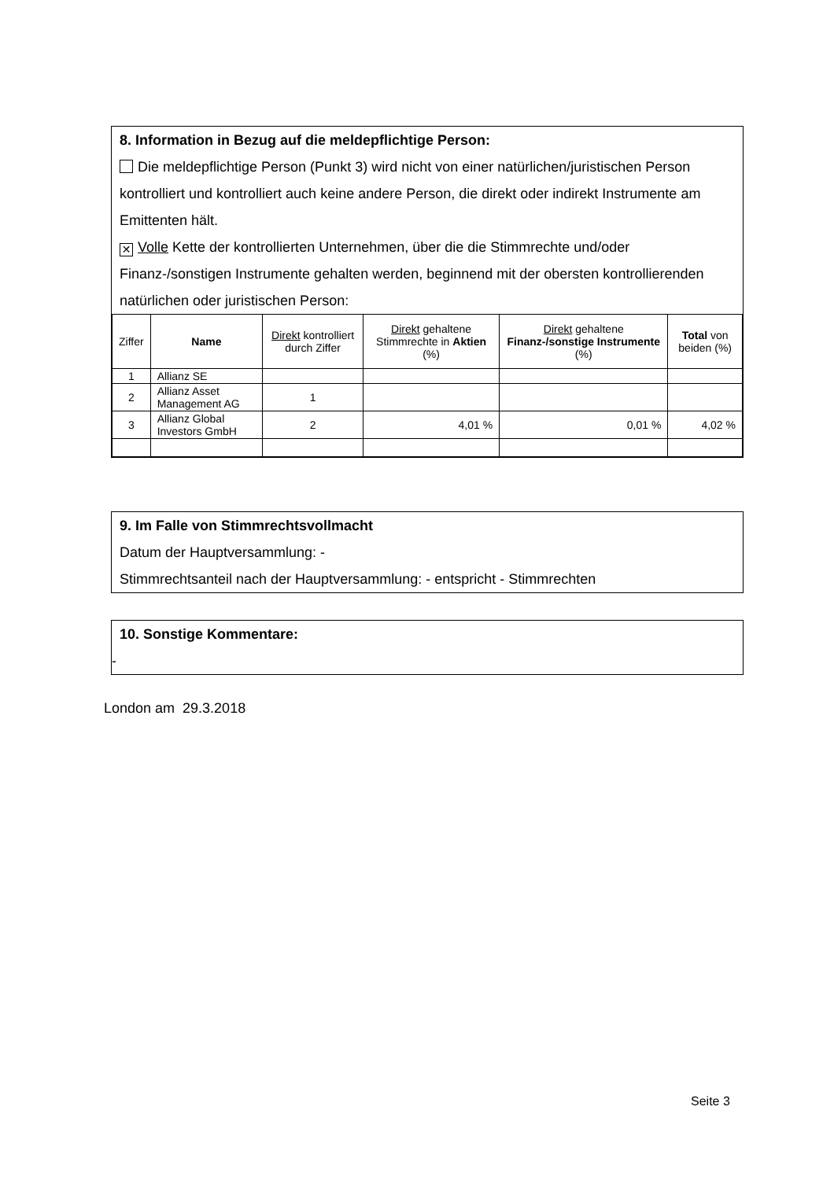8. Information in Bezug auf die meldepflichtige Person:
Die meldepflichtige Person (Punkt 3) wird nicht von einer natürlichen/juristischen Person kontrolliert und kontrolliert auch keine andere Person, die direkt oder indirekt Instrumente am Emittenten hält.
✕ Volle Kette der kontrollierten Unternehmen, über die die Stimmrechte und/oder Finanz-/sonstigen Instrumente gehalten werden, beginnend mit der obersten kontrollierenden natürlichen oder juristischen Person:
| Ziffer | Name | Direkt kontrolliert durch Ziffer | Direkt gehaltene Stimmrechte in Aktien (%) | Direkt gehaltene Finanz-/sonstige Instrumente (%) | Total von beiden (%) |
| --- | --- | --- | --- | --- | --- |
| 1 | Allianz SE | | | | |
| 2 | Allianz Asset Management AG | 1 | | | |
| 3 | Allianz Global Investors GmbH | 2 | 4,01 % | 0,01 % | 4,02 % |
9. Im Falle von Stimmrechtsvollmacht
Datum der Hauptversammlung: -
Stimmrechtsanteil nach der Hauptversammlung: - entspricht - Stimmrechten
10. Sonstige Kommentare:
-
London am 29.3.2018
Seite 3